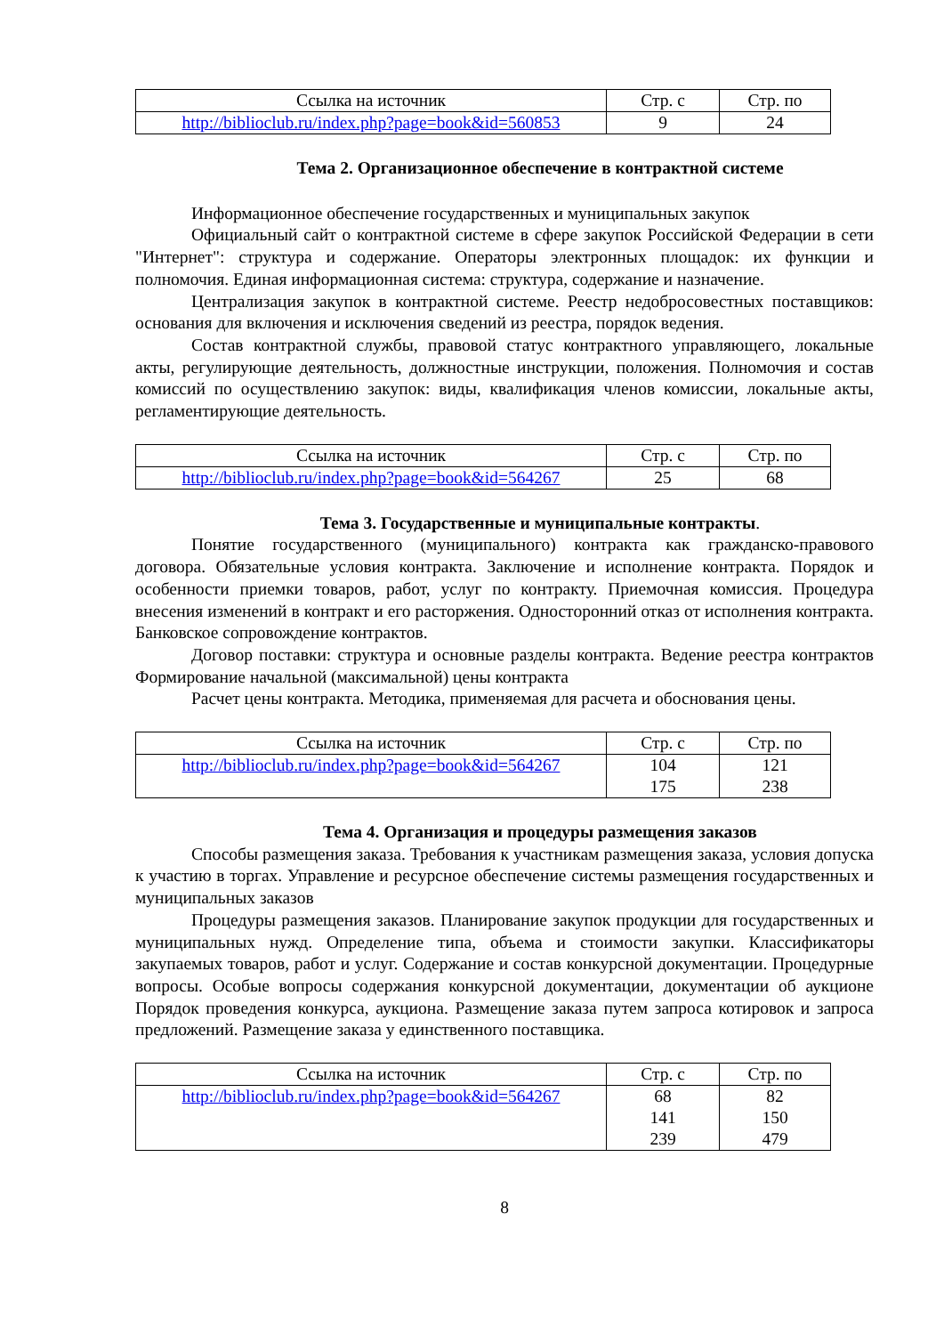| Ссылка на источник | Стр. с | Стр. по |
| --- | --- | --- |
| http://biblioclub.ru/index.php?page=book&id=560853 | 9 | 24 |
Тема 2. Организационное обеспечение в контрактной системе
Информационное обеспечение государственных и муниципальных закупок
Официальный сайт о контрактной системе в сфере закупок Российской Федерации в сети "Интернет": структура и содержание. Операторы электронных площадок: их функции и полномочия. Единая информационная система: структура, содержание и назначение.
Централизация закупок в контрактной системе. Реестр недобросовестных поставщиков: основания для включения и исключения сведений из реестра, порядок ведения.
Состав контрактной службы, правовой статус контрактного управляющего, локальные акты, регулирующие деятельность, должностные инструкции, положения. Полномочия и состав комиссий по осуществлению закупок: виды, квалификация членов комиссии, локальные акты, регламентирующие деятельность.
| Ссылка на источник | Стр. с | Стр. по |
| --- | --- | --- |
| http://biblioclub.ru/index.php?page=book&id=564267 | 25 | 68 |
Тема 3. Государственные и муниципальные контракты.
Понятие государственного (муниципального) контракта как гражданско-правового договора. Обязательные условия контракта. Заключение и исполнение контракта. Порядок и особенности приемки товаров, работ, услуг по контракту. Приемочная комиссия. Процедура внесения изменений в контракт и его расторжения. Односторонний отказ от исполнения контракта. Банковское сопровождение контрактов.
Договор поставки: структура и основные разделы контракта. Ведение реестра контрактов Формирование начальной (максимальной) цены контракта
Расчет цены контракта. Методика, применяемая для расчета и обоснования цены.
| Ссылка на источник | Стр. с | Стр. по |
| --- | --- | --- |
| http://biblioclub.ru/index.php?page=book&id=564267 | 104 175 | 121 238 |
Тема 4. Организация и процедуры размещения заказов
Способы размещения заказа. Требования к участникам размещения заказа, условия допуска к участию в торгах. Управление и ресурсное обеспечение системы размещения государственных и муниципальных заказов
Процедуры размещения заказов. Планирование закупок продукции для государственных и муниципальных нужд. Определение типа, объема и стоимости закупки. Классификаторы закупаемых товаров, работ и услуг. Содержание и состав конкурсной документации. Процедурные вопросы. Особые вопросы содержания конкурсной документации, документации об аукционе Порядок проведения конкурса, аукциона. Размещение заказа путем запроса котировок и запроса предложений. Размещение заказа у единственного поставщика.
| Ссылка на источник | Стр. с | Стр. по |
| --- | --- | --- |
| http://biblioclub.ru/index.php?page=book&id=564267 | 68 141 239 | 82 150 479 |
8